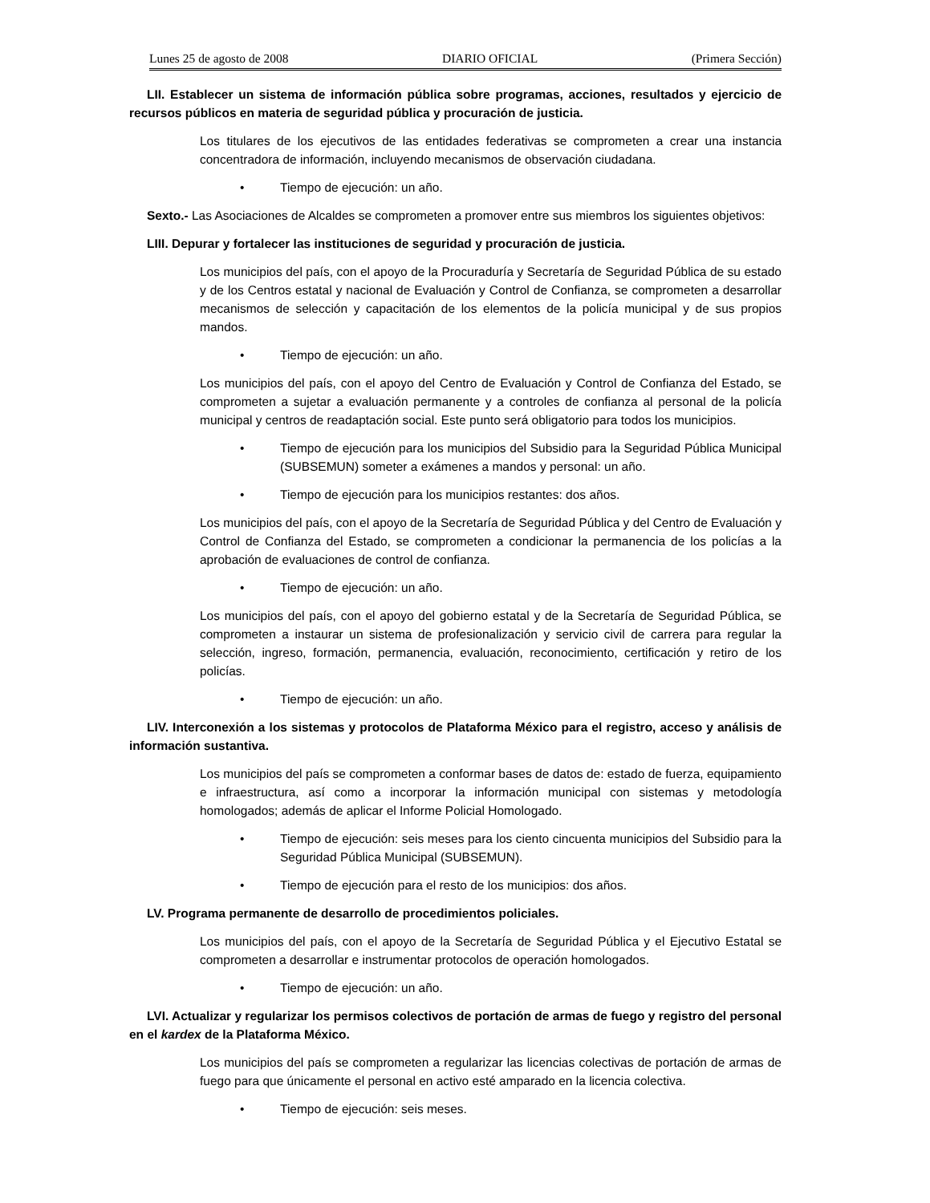Lunes 25 de agosto de 2008 DIARIO OFICIAL (Primera Sección)
LII. Establecer un sistema de información pública sobre programas, acciones, resultados y ejercicio de recursos públicos en materia de seguridad pública y procuración de justicia.
Los titulares de los ejecutivos de las entidades federativas se comprometen a crear una instancia concentradora de información, incluyendo mecanismos de observación ciudadana.
• Tiempo de ejecución: un año.
Sexto.- Las Asociaciones de Alcaldes se comprometen a promover entre sus miembros los siguientes objetivos:
LIII. Depurar y fortalecer las instituciones de seguridad y procuración de justicia.
Los municipios del país, con el apoyo de la Procuraduría y Secretaría de Seguridad Pública de su estado y de los Centros estatal y nacional de Evaluación y Control de Confianza, se comprometen a desarrollar mecanismos de selección y capacitación de los elementos de la policía municipal y de sus propios mandos.
• Tiempo de ejecución: un año.
Los municipios del país, con el apoyo del Centro de Evaluación y Control de Confianza del Estado, se comprometen a sujetar a evaluación permanente y a controles de confianza al personal de la policía municipal y centros de readaptación social. Este punto será obligatorio para todos los municipios.
• Tiempo de ejecución para los municipios del Subsidio para la Seguridad Pública Municipal (SUBSEMUN) someter a exámenes a mandos y personal: un año.
• Tiempo de ejecución para los municipios restantes: dos años.
Los municipios del país, con el apoyo de la Secretaría de Seguridad Pública y del Centro de Evaluación y Control de Confianza del Estado, se comprometen a condicionar la permanencia de los policías a la aprobación de evaluaciones de control de confianza.
• Tiempo de ejecución: un año.
Los municipios del país, con el apoyo del gobierno estatal y de la Secretaría de Seguridad Pública, se comprometen a instaurar un sistema de profesionalización y servicio civil de carrera para regular la selección, ingreso, formación, permanencia, evaluación, reconocimiento, certificación y retiro de los policías.
• Tiempo de ejecución: un año.
LIV. Interconexión a los sistemas y protocolos de Plataforma México para el registro, acceso y análisis de información sustantiva.
Los municipios del país se comprometen a conformar bases de datos de: estado de fuerza, equipamiento e infraestructura, así como a incorporar la información municipal con sistemas y metodología homologados; además de aplicar el Informe Policial Homologado.
• Tiempo de ejecución: seis meses para los ciento cincuenta municipios del Subsidio para la Seguridad Pública Municipal (SUBSEMUN).
• Tiempo de ejecución para el resto de los municipios: dos años.
LV. Programa permanente de desarrollo de procedimientos policiales.
Los municipios del país, con el apoyo de la Secretaría de Seguridad Pública y el Ejecutivo Estatal se comprometen a desarrollar e instrumentar protocolos de operación homologados.
• Tiempo de ejecución: un año.
LVI. Actualizar y regularizar los permisos colectivos de portación de armas de fuego y registro del personal en el kardex de la Plataforma México.
Los municipios del país se comprometen a regularizar las licencias colectivas de portación de armas de fuego para que únicamente el personal en activo esté amparado en la licencia colectiva.
• Tiempo de ejecución: seis meses.